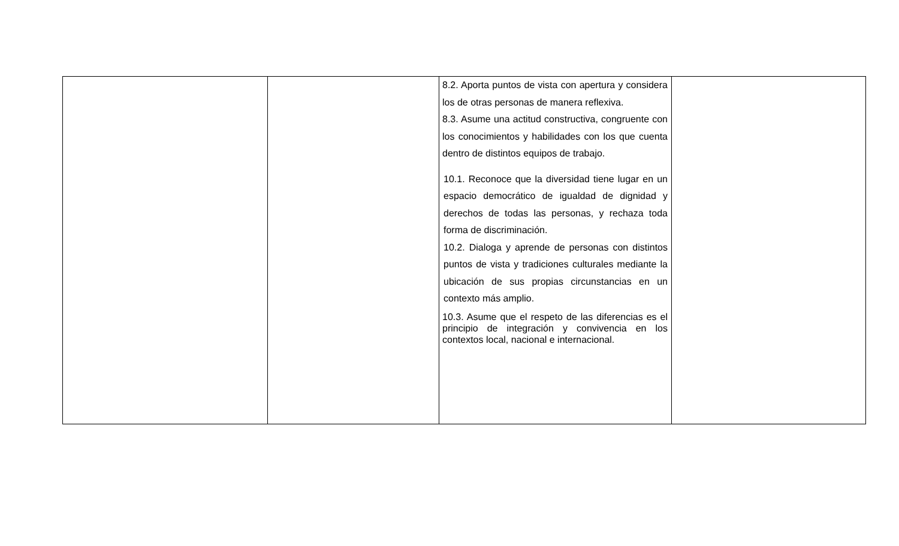| | | 8.2. Aporta puntos de vista con apertura y considera los de otras personas de manera reflexiva. 8.3. Asume una actitud constructiva, congruente con los conocimientos y habilidades con los que cuenta dentro de distintos equipos de trabajo. 10.1. Reconoce que la diversidad tiene lugar en un espacio democrático de igualdad de dignidad y derechos de todas las personas, y rechaza toda forma de discriminación. 10.2. Dialoga y aprende de personas con distintos puntos de vista y tradiciones culturales mediante la ubicación de sus propias circunstancias en un contexto más amplio. 10.3. Asume que el respeto de las diferencias es el principio de integración y convivencia en los contextos local, nacional e internacional. | |